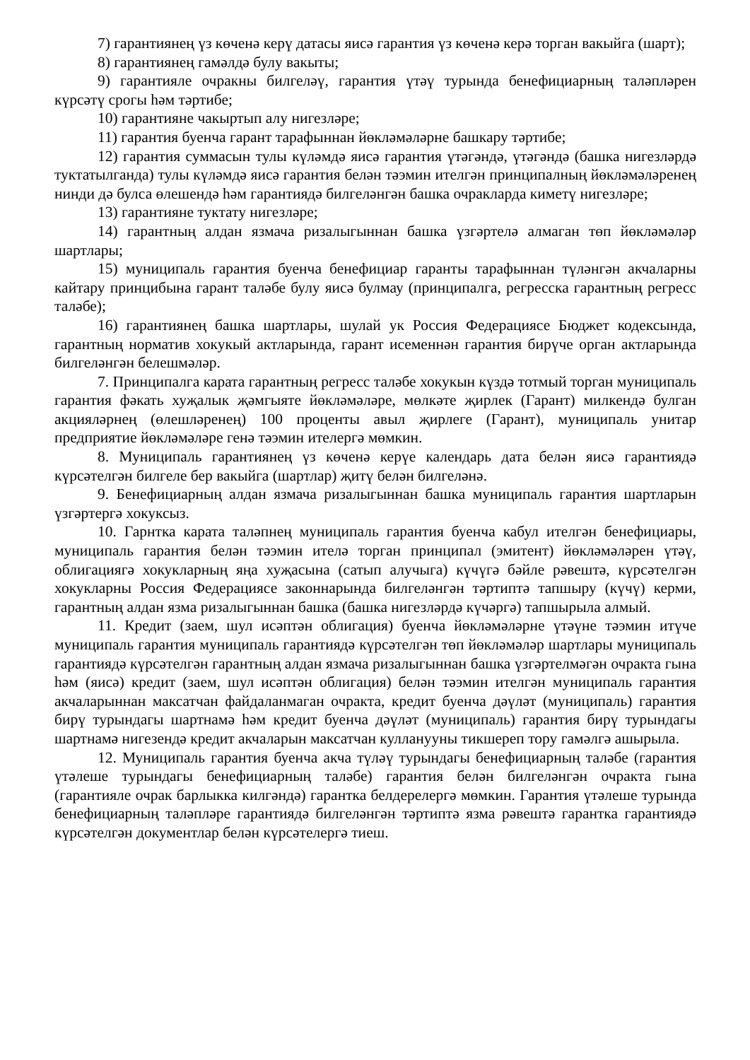7) гарантиянең үз көченә керү датасы яисә гарантия үз көченә керә торган вакыйга (шарт);
8) гарантиянең гамәлдә булу вакыты;
9) гарантияле очракны билгеләү, гарантия үтәү турында бенефициарның таләпләрен күрсәтү срогы һәм тәртибе;
10) гарантияне чакыртып алу нигезләре;
11) гарантия буенча гарант тарафыннан йөкләмәләрне башкару тәртибе;
12) гарантия суммасын тулы күләмдә яисә гарантия үтәгәндә, үтәгәндә (башка нигезләрдә туктатылганда) тулы күләмдә яисә гарантия белән тәэмин ителгән принципалның йөкләмәләренең нинди дә булса өлешендә һәм гарантиядә билгеләнгән башка очракларда киметү нигезләре;
13) гарантияне туктату нигезләре;
14) гарантның алдан язмача ризалыгыннан башка үзгәртелә алмаган төп йөкләмәләр шартлары;
15) муниципаль гарантия буенча бенефициар гаранты тарафыннан түләнгән акчаларны кайтару принцибына гарант таләбе булу яисә булмау (принципалга, регресска гарантның регресс таләбе);
16) гарантиянең башка шартлары, шулай ук Россия Федерациясе Бюджет кодексында, гарантның норматив хокукый актларында, гарант исеменнән гарантия бирүче орган актларында билгеләнгән белешмәләр.
7. Принципалга карата гарантның регресс таләбе хокукын күздә тотмый торган муниципаль гарантия фәкать хуҗалык җәмгыяте йөкләмәләре, мөлкәте җирлек (Гарант) милкендә булган акцияләрнең (өлешләренең) 100 проценты авыл җирлеге (Гарант), муниципаль унитар предприятие йөкләмәләре генә тәэмин ителергә мөмкин.
8. Муниципаль гарантиянең үз көченә керүе календарь дата белән яисә гарантиядә күрсәтелгән билгеле бер вакыйга (шартлар) җитү белән билгеләнә.
9. Бенефициарның алдан язмача ризалыгыннан башка муниципаль гарантия шартларын үзгәртергә хокуксыз.
10. Гарнтка карата таләпнең муниципаль гарантия буенча кабул ителгән бенефициары, муниципаль гарантия белән тәэмин ителә торган принципал (эмитент) йөкләмәләрен үтәү, облигациягә хокукларның яңа хуҗасына (сатып алучыга) күчүгә бәйле рәвештә, күрсәтелгән хокукларны Россия Федерациясе законнарында билгеләнгән тәртиптә тапшыру (күчү) керми, гарантның алдан язма ризалыгыннан башка (башка нигезләрдә күчәргә) тапшырыла алмый.
11. Кредит (заем, шул исәптән облигация) буенча йөкләмәләрне үтәүне тәэмин итүче муниципаль гарантия муниципаль гарантиядә күрсәтелгән төп йөкләмәләр шартлары муниципаль гарантиядә күрсәтелгән гарантның алдан язмача ризалыгыннан башка үзгәртелмәгән очракта гына һәм (яисә) кредит (заем, шул исәптән облигация) белән тәэмин ителгән муниципаль гарантия акчаларыннан максатчан файдаланмаган очракта, кредит буенча дәүләт (муниципаль) гарантия бирү турындагы шартнамә һәм кредит буенча дәүләт (муниципаль) гарантия бирү турындагы шартнамә нигезендә кредит акчаларын максатчан кулланууны тикшереп тору гамәлгә ашырыла.
12. Муниципаль гарантия буенча акча түләү турындагы бенефициарның таләбе (гарантия үтәлеше турындагы бенефициарның таләбе) гарантия белән билгеләнгән очракта гына (гарантияле очрак барлыкка килгәндә) гарантка белдерелергә мөмкин. Гарантия үтәлеше турында бенефициарның таләпләре гарантиядә билгеләнгән тәртиптә язма рәвештә гарантка гарантиядә күрсәтелгән документлар белән күрсәтелергә тиеш.